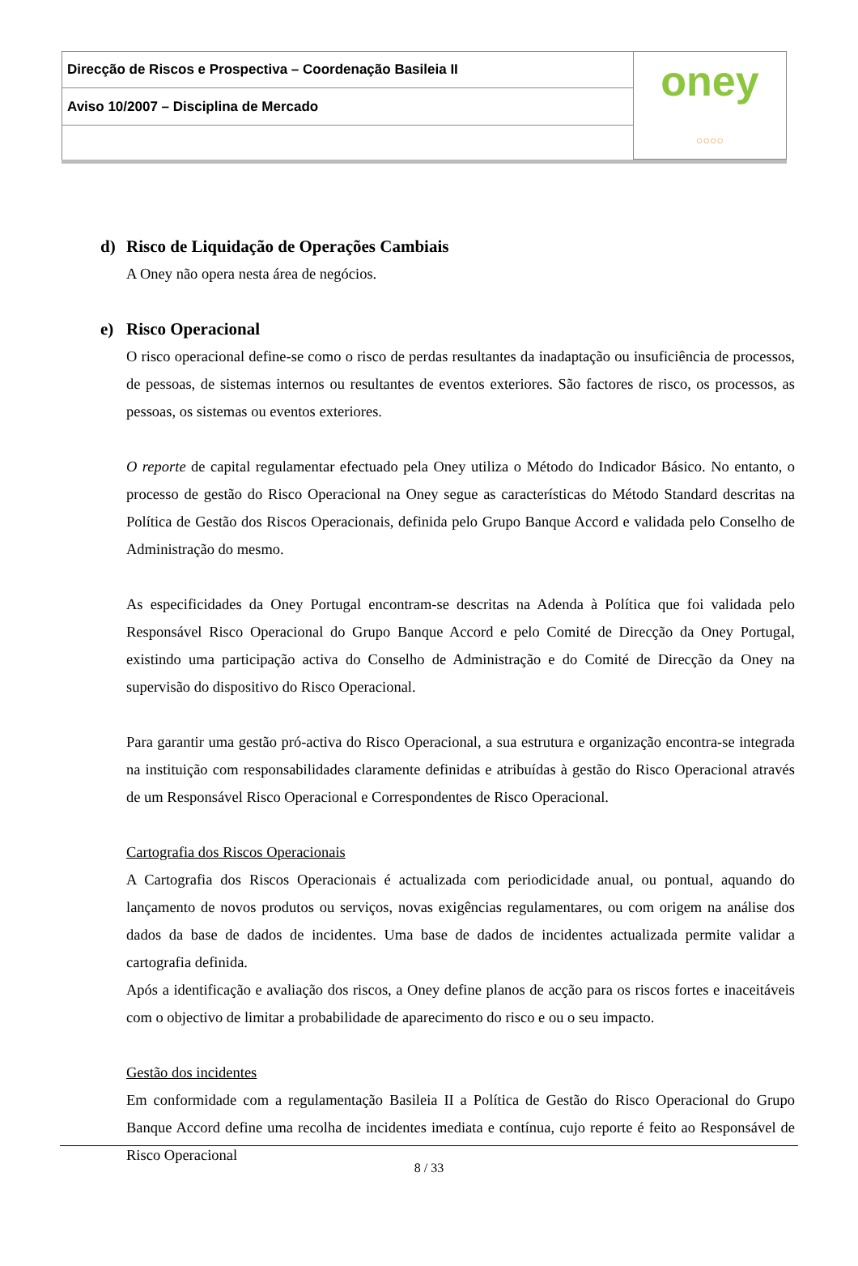| Direcção de Riscos e Prospectiva – Coordenação Basileia II | oney ○○○○ |
| Aviso 10/2007 – Disciplina de Mercado | |
d) Risco de Liquidação de Operações Cambiais
A Oney não opera nesta área de negócios.
e) Risco Operacional
O risco operacional define-se como o risco de perdas resultantes da inadaptação ou insuficiência de processos, de pessoas, de sistemas internos ou resultantes de eventos exteriores. São factores de risco, os processos, as pessoas, os sistemas ou eventos exteriores.
O reporte de capital regulamentar efectuado pela Oney utiliza o Método do Indicador Básico. No entanto, o processo de gestão do Risco Operacional na Oney segue as características do Método Standard descritas na Política de Gestão dos Riscos Operacionais, definida pelo Grupo Banque Accord e validada pelo Conselho de Administração do mesmo.
As especificidades da Oney Portugal encontram-se descritas na Adenda à Política que foi validada pelo Responsável Risco Operacional do Grupo Banque Accord e pelo Comité de Direcção da Oney Portugal, existindo uma participação activa do Conselho de Administração e do Comité de Direcção da Oney na supervisão do dispositivo do Risco Operacional.
Para garantir uma gestão pró-activa do Risco Operacional, a sua estrutura e organização encontra-se integrada na instituição com responsabilidades claramente definidas e atribuídas à gestão do Risco Operacional através de um Responsável Risco Operacional e Correspondentes de Risco Operacional.
Cartografia dos Riscos Operacionais
A Cartografia dos Riscos Operacionais é actualizada com periodicidade anual, ou pontual, aquando do lançamento de novos produtos ou serviços, novas exigências regulamentares, ou com origem na análise dos dados da base de dados de incidentes. Uma base de dados de incidentes actualizada permite validar a cartografia definida.
Após a identificação e avaliação dos riscos, a Oney define planos de acção para os riscos fortes e inaceitáveis com o objectivo de limitar a probabilidade de aparecimento do risco e ou o seu impacto.
Gestão dos incidentes
Em conformidade com a regulamentação Basileia II a Política de Gestão do Risco Operacional do Grupo Banque Accord define uma recolha de incidentes imediata e contínua, cujo reporte é feito ao Responsável de Risco Operacional
8 / 33